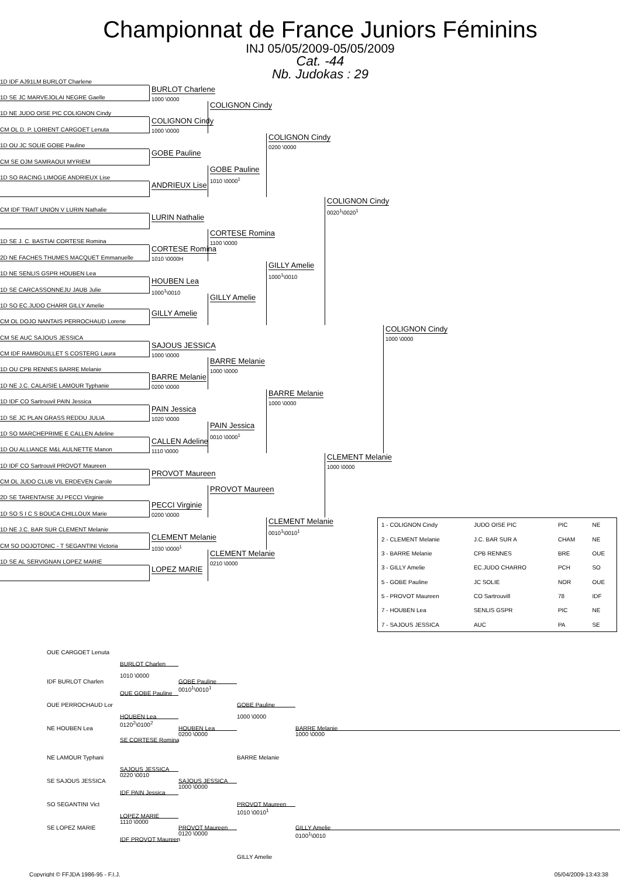Championnat de France Juniors Féminins
INJ 05/05/2009-05/05/2009
Cat. -44
Nb. Judokas : 29
1D IDF AJ91LM BURLOT Charlene
1D SE JC MARVEJOLAI NEGRE Gaelle
1D NE JUDO OISE PIC COLIGNON Cindy
CM OL D. P. LORIENT CARGOET Lenuta
1D OU JC SOLIE GOBE Pauline
CM SE OJM SAMRAOUI MYRIEM
1D SO RACING LIMOGE ANDRIEUX Lise
CM IDF TRAIT UNION V LURIN Nathalie
1D SE J. C. BASTIAI CORTESE Romina
2D NE FACHES THUMES MACQUET Emmanuelle
1D NE SENLIS GSPR HOUBEN Lea
1D SE CARCASSONNEJU JAUB Julie
1D SO EC.JUDO CHARR GILLY Amelie
CM OL DOJO NANTAIS PERROCHAUD Lorene
CM SE AUC SAJOUS JESSICA
CM IDF RAMBOUILLET S COSTERG Laura
1D OU CPB RENNES BARRE Melanie
1D NE J.C. CALAISIE LAMOUR Typhanie
1D IDF CO Sartrouvil PAIN Jessica
1D SE JC PLAN GRASS REDDU JULIA
1D SO MARCHEPRIME E CALLEN Adeline
1D OU ALLIANCE M&L AULNETTE Manon
1D IDF CO Sartrouvil PROVOT Maureen
CM OL JUDO CLUB VIL ERDEVEN Carole
2D SE TARENTAISE JU PECCI Virginie
1D SO S I C S BOUCA CHILLOUX Marie
1D NE J.C. BAR SUR CLEMENT Melanie
CM SO DOJOTONIC - T SEGANTINI Victoria
1D SE AL SERVIGNAN LOPEZ MARIE
BURLOT Charlene
1000 \0000
COLIGNON Cindy
1000 \0000
GOBE Pauline
ANDRIEUX Lise
LURIN Nathalie
CORTESE Romina
1010 \0000H
HOUBEN Lea
1000<sup>1</sup>\0010
GILLY Amelie
SAJOUS JESSICA
1000 \0000
BARRE Melanie
0200 \0000
PAIN Jessica
1020 \0000
CALLEN Adeline
1110 \0000
PROVOT Maureen
PECCI Virginie
0200 \0000
CLEMENT Melanie
1030 \0000<sup>1</sup>
LOPEZ MARIE
COLIGNON Cindy
GOBE Pauline
1010 \0000<sup>1</sup>
CORTESE Romina
1100 \0000
GILLY Amelie
BARRE Melanie
1000 \0000
PAIN Jessica
0010 \0000<sup>1</sup>
PROVOT Maureen
CLEMENT Melanie
0210 \0000
COLIGNON Cindy
0200 \0000
GILLY Amelie
1000<sup>1</sup>\0010
BARRE Melanie
1000 \0000
CLEMENT Melanie
0010<sup>1</sup>\0010<sup>1</sup>
COLIGNON Cindy
0020<sup>1</sup>\0020<sup>1</sup>
CLEMENT Melanie
1000 \0000
COLIGNON Cindy
1000 \0000
| 1 - COLIGNON Cindy | JUDO OISE PIC | PIC | NE |
| 2 - CLEMENT Melanie | J.C. BAR SUR A | CHAM | NE |
| 3 - BARRE Melanie | CPB RENNES | BRE | OUE |
| 3 - GILLY Amelie | EC.JUDO CHARRO | PCH | SO |
| 5 - GOBE Pauline | JC SOLIE | NOR | OUE |
| 5 - PROVOT Maureen | CO Sartrouvill | 78 | IDF |
| 7 - HOUBEN Lea | SENLIS GSPR | PIC | NE |
| 7 - SAJOUS JESSICA | AUC | PA | SE |
OUE CARGOET Lenuta
BURLOT Charlen
1010 \0000
IDF BURLOT Charlen
GOBE Pauline
0010<sup>1</sup>\0010<sup>1</sup>
OUE GOBE Pauline
OUE PERROCHAUD Lor
GOBE Pauline
1000 \0000
HOUBEN Lea
0120<sup>2</sup>\0100<sup>2</sup>
NE HOUBEN Lea
HOUBEN Lea
0200 \0000
BARRE Melanie
1000 \0000
SE CORTESE Romina
NE LAMOUR Typhani
BARRE Melanie
SAJOUS JESSICA
0220 \0010
SE SAJOUS JESSICA
SAJOUS JESSICA
1000 \0000
IDF PAIN Jessica
SO SEGANTINI Vict
PROVOT Maureen
1010 \0010<sup>1</sup>
LOPEZ MARIE
1110 \0000
SE LOPEZ MARIE
PROVOT Maureen
0120 \0000
GILLY Amelie
0100<sup>1</sup>\0010
IDF PROVOT Maureen
GILLY Amelie
Copyright © FFJDA 1986-95 - F.I.J. 05/04/2009-13:43:38